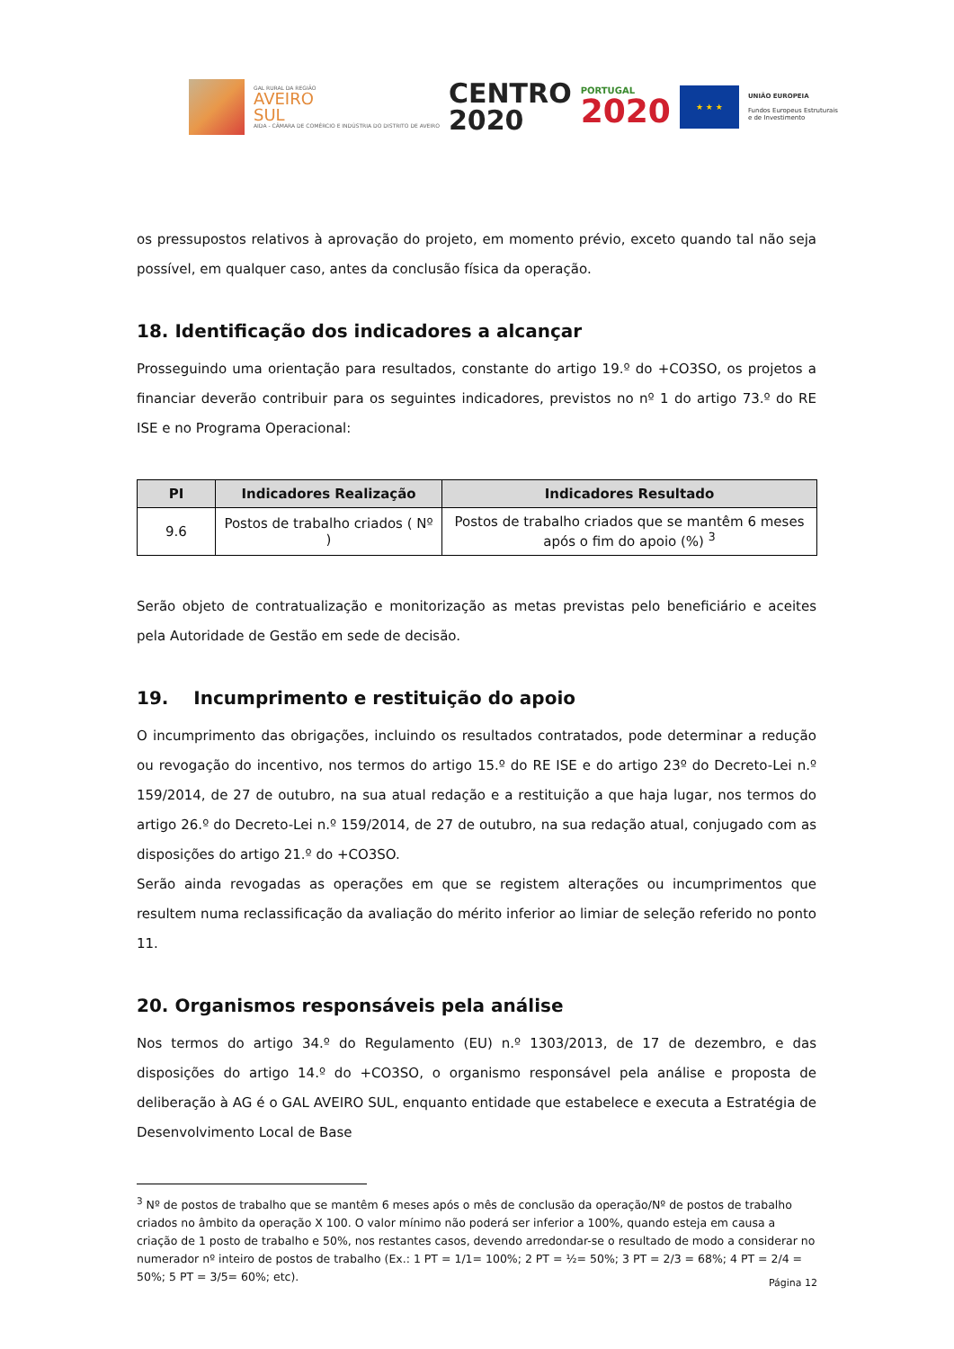GAL RURAL DA REGIÃO
AVEIRO
SUL
AIDA - CÂMARA DE COMÉRCIO E INDÚSTRIA DO DISTRITO DE AVEIRO
CENTRO
2020
PORTUGAL
2020
★ ★ ★
UNIÃO EUROPEIA
Fundos Europeus Estruturais
e de Investimento
os pressupostos relativos à aprovação do projeto, em momento prévio, exceto quando tal não seja possível, em qualquer caso, antes da conclusão física da operação.
18. Identificação dos indicadores a alcançar
Prosseguindo uma orientação para resultados, constante do artigo 19.º do +CO3SO, os projetos a financiar deverão contribuir para os seguintes indicadores, previstos no nº 1 do artigo 73.º do RE ISE e no Programa Operacional:
| PI | Indicadores Realização | Indicadores Resultado |
| --- | --- | --- |
| 9.6 | Postos de trabalho criados ( Nº ) | Postos de trabalho criados que se mantêm 6 meses após o fim do apoio (%) <sup>3</sup> |
Serão objeto de contratualização e monitorização as metas previstas pelo beneficiário e aceites pela Autoridade de Gestão em sede de decisão.
19. Incumprimento e restituição do apoio
O incumprimento das obrigações, incluindo os resultados contratados, pode determinar a redução ou revogação do incentivo, nos termos do artigo 15.º do RE ISE e do artigo 23º do Decreto-Lei n.º 159/2014, de 27 de outubro, na sua atual redação e a restituição a que haja lugar, nos termos do artigo 26.º do Decreto-Lei n.º 159/2014, de 27 de outubro, na sua redação atual, conjugado com as disposições do artigo 21.º do +CO3SO.
Serão ainda revogadas as operações em que se registem alterações ou incumprimentos que resultem numa reclassificação da avaliação do mérito inferior ao limiar de seleção referido no ponto 11.
20. Organismos responsáveis pela análise
Nos termos do artigo 34.º do Regulamento (EU) n.º 1303/2013, de 17 de dezembro, e das disposições do artigo 14.º do +CO3SO, o organismo responsável pela análise e proposta de deliberação à AG é o GAL AVEIRO SUL, enquanto entidade que estabelece e executa a Estratégia de Desenvolvimento Local de Base
<sup>3</sup> Nº de postos de trabalho que se mantêm 6 meses após o mês de conclusão da operação/Nº de postos de trabalho criados no âmbito da operação X 100. O valor mínimo não poderá ser inferior a 100%, quando esteja em causa a criação de 1 posto de trabalho e 50%, nos restantes casos, devendo arredondar-se o resultado de modo a considerar no numerador nº inteiro de postos de trabalho (Ex.: 1 PT = 1/1= 100%; 2 PT = ½= 50%; 3 PT = 2/3 = 68%; 4 PT = 2/4 = 50%; 5 PT = 3/5= 60%; etc).
Página 12